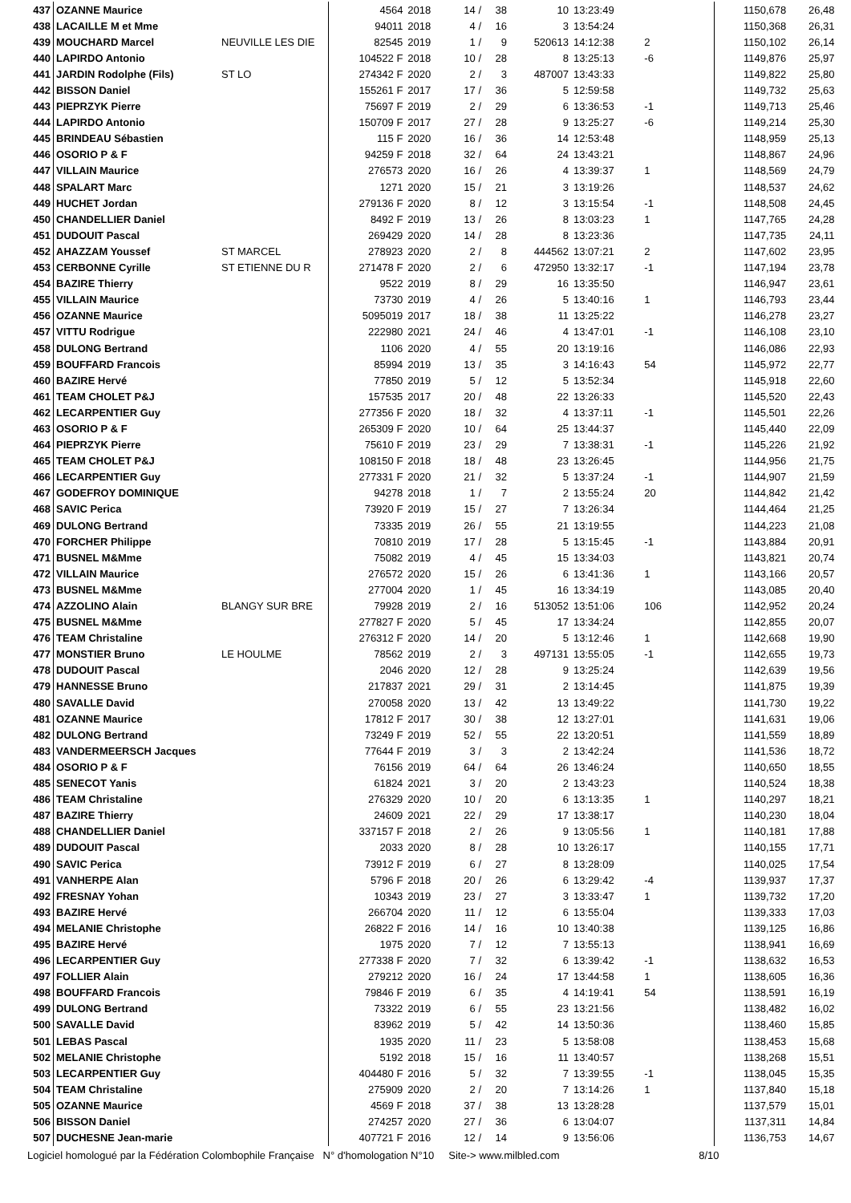| 437 | OZANNE Maurice | | 4564 | 2018 | 14 / | 38 | 10 | 13:23:49 | | | 1150,678 | 26,48 |
| 438 | LACAILLE M et Mme | | 94011 | 2018 | 4 / | 16 | 3 | 13:54:24 | | | 1150,368 | 26,31 |
| 439 | MOUCHARD Marcel | NEUVILLE LES DIE | 82545 | 2019 | 1 / | 9 | 520613 | 14:12:38 | 2 | | 1150,102 | 26,14 |
| 440 | LAPIRDO Antonio | | 104522 F | 2018 | 10 / | 28 | 8 | 13:25:13 | -6 | | 1149,876 | 25,97 |
| 441 | JARDIN Rodolphe (Fils) | ST LO | 274342 F | 2020 | 2 / | 3 | 487007 | 13:43:33 | | | 1149,822 | 25,80 |
| 442 | BISSON Daniel | | 155261 F | 2017 | 17 / | 36 | 5 | 12:59:58 | | | 1149,732 | 25,63 |
| 443 | PIEPRZYK Pierre | | 75697 F | 2019 | 2 / | 29 | 6 | 13:36:53 | -1 | | 1149,713 | 25,46 |
| 444 | LAPIRDO Antonio | | 150709 F | 2017 | 27 / | 28 | 9 | 13:25:27 | -6 | | 1149,214 | 25,30 |
| 445 | BRINDEAU Sébastien | | 115 F | 2020 | 16 / | 36 | 14 | 12:53:48 | | | 1148,959 | 25,13 |
| 446 | OSORIO P & F | | 94259 F | 2018 | 32 / | 64 | 24 | 13:43:21 | | | 1148,867 | 24,96 |
| 447 | VILLAIN Maurice | | 276573 | 2020 | 16 / | 26 | 4 | 13:39:37 | 1 | | 1148,569 | 24,79 |
| 448 | SPALART Marc | | 1271 | 2020 | 15 / | 21 | 3 | 13:19:26 | | | 1148,537 | 24,62 |
| 449 | HUCHET Jordan | | 279136 F | 2020 | 8 / | 12 | 3 | 13:15:54 | -1 | | 1148,508 | 24,45 |
| 450 | CHANDELLIER Daniel | | 8492 F | 2019 | 13 / | 26 | 8 | 13:03:23 | 1 | | 1147,765 | 24,28 |
| 451 | DUDOUIT Pascal | | 269429 | 2020 | 14 / | 28 | 8 | 13:23:36 | | | 1147,735 | 24,11 |
| 452 | AHAZZAM Youssef | ST MARCEL | 278923 | 2020 | 2 / | 8 | 444562 | 13:07:21 | 2 | | 1147,602 | 23,95 |
| 453 | CERBONNE Cyrille | ST ETIENNE DU R | 271478 F | 2020 | 2 / | 6 | 472950 | 13:32:17 | -1 | | 1147,194 | 23,78 |
| 454 | BAZIRE Thierry | | 9522 | 2019 | 8 / | 29 | 16 | 13:35:50 | | | 1146,947 | 23,61 |
| 455 | VILLAIN Maurice | | 73730 | 2019 | 4 / | 26 | 5 | 13:40:16 | 1 | | 1146,793 | 23,44 |
| 456 | OZANNE Maurice | | 5095019 | 2017 | 18 / | 38 | 11 | 13:25:22 | | | 1146,278 | 23,27 |
| 457 | VITTU Rodrigue | | 222980 | 2021 | 24 / | 46 | 4 | 13:47:01 | -1 | | 1146,108 | 23,10 |
| 458 | DULONG Bertrand | | 1106 | 2020 | 4 / | 55 | 20 | 13:19:16 | | | 1146,086 | 22,93 |
| 459 | BOUFFARD Francois | | 85994 | 2019 | 13 / | 35 | 3 | 14:16:43 | 54 | | 1145,972 | 22,77 |
| 460 | BAZIRE Hervé | | 77850 | 2019 | 5 / | 12 | 5 | 13:52:34 | | | 1145,918 | 22,60 |
| 461 | TEAM CHOLET P&J | | 157535 | 2017 | 20 / | 48 | 22 | 13:26:33 | | | 1145,520 | 22,43 |
| 462 | LECARPENTIER Guy | | 277356 F | 2020 | 18 / | 32 | 4 | 13:37:11 | -1 | | 1145,501 | 22,26 |
| 463 | OSORIO P & F | | 265309 F | 2020 | 10 / | 64 | 25 | 13:44:37 | | | 1145,440 | 22,09 |
| 464 | PIEPRZYK Pierre | | 75610 F | 2019 | 23 / | 29 | 7 | 13:38:31 | -1 | | 1145,226 | 21,92 |
| 465 | TEAM CHOLET P&J | | 108150 F | 2018 | 18 / | 48 | 23 | 13:26:45 | | | 1144,956 | 21,75 |
| 466 | LECARPENTIER Guy | | 277331 F | 2020 | 21 / | 32 | 5 | 13:37:24 | -1 | | 1144,907 | 21,59 |
| 467 | GODEFROY DOMINIQUE | | 94278 | 2018 | 1 / | 7 | 2 | 13:55:24 | 20 | | 1144,842 | 21,42 |
| 468 | SAVIC Perica | | 73920 F | 2019 | 15 / | 27 | 7 | 13:26:34 | | | 1144,464 | 21,25 |
| 469 | DULONG Bertrand | | 73335 | 2019 | 26 / | 55 | 21 | 13:19:55 | | | 1144,223 | 21,08 |
| 470 | FORCHER Philippe | | 70810 | 2019 | 17 / | 28 | 5 | 13:15:45 | -1 | | 1143,884 | 20,91 |
| 471 | BUSNEL M&Mme | | 75082 | 2019 | 4 / | 45 | 15 | 13:34:03 | | | 1143,821 | 20,74 |
| 472 | VILLAIN Maurice | | 276572 | 2020 | 15 / | 26 | 6 | 13:41:36 | 1 | | 1143,166 | 20,57 |
| 473 | BUSNEL M&Mme | | 277004 | 2020 | 1 / | 45 | 16 | 13:34:19 | | | 1143,085 | 20,40 |
| 474 | AZZOLINO Alain | BLANGY SUR BRE | 79928 | 2019 | 2 / | 16 | 513052 | 13:51:06 | 106 | | 1142,952 | 20,24 |
| 475 | BUSNEL M&Mme | | 277827 F | 2020 | 5 / | 45 | 17 | 13:34:24 | | | 1142,855 | 20,07 |
| 476 | TEAM Christaline | | 276312 F | 2020 | 14 / | 20 | 5 | 13:12:46 | 1 | | 1142,668 | 19,90 |
| 477 | MONSTIER Bruno | LE HOULME | 78562 | 2019 | 2 / | 3 | 497131 | 13:55:05 | -1 | | 1142,655 | 19,73 |
| 478 | DUDOUIT Pascal | | 2046 | 2020 | 12 / | 28 | 9 | 13:25:24 | | | 1142,639 | 19,56 |
| 479 | HANNESSE Bruno | | 217837 | 2021 | 29 / | 31 | 2 | 13:14:45 | | | 1141,875 | 19,39 |
| 480 | SAVALLE David | | 270058 | 2020 | 13 / | 42 | 13 | 13:49:22 | | | 1141,730 | 19,22 |
| 481 | OZANNE Maurice | | 17812 F | 2017 | 30 / | 38 | 12 | 13:27:01 | | | 1141,631 | 19,06 |
| 482 | DULONG Bertrand | | 73249 F | 2019 | 52 / | 55 | 22 | 13:20:51 | | | 1141,559 | 18,89 |
| 483 | VANDERMEERSCH Jacques | | 77644 F | 2019 | 3 / | 3 | 2 | 13:42:24 | | | 1141,536 | 18,72 |
| 484 | OSORIO P & F | | 76156 | 2019 | 64 / | 64 | 26 | 13:46:24 | | | 1140,650 | 18,55 |
| 485 | SENECOT Yanis | | 61824 | 2021 | 3 / | 20 | 2 | 13:43:23 | | | 1140,524 | 18,38 |
| 486 | TEAM Christaline | | 276329 | 2020 | 10 / | 20 | 6 | 13:13:35 | 1 | | 1140,297 | 18,21 |
| 487 | BAZIRE Thierry | | 24609 | 2021 | 22 / | 29 | 17 | 13:38:17 | | | 1140,230 | 18,04 |
| 488 | CHANDELLIER Daniel | | 337157 F | 2018 | 2 / | 26 | 9 | 13:05:56 | 1 | | 1140,181 | 17,88 |
| 489 | DUDOUIT Pascal | | 2033 | 2020 | 8 / | 28 | 10 | 13:26:17 | | | 1140,155 | 17,71 |
| 490 | SAVIC Perica | | 73912 F | 2019 | 6 / | 27 | 8 | 13:28:09 | | | 1140,025 | 17,54 |
| 491 | VANHERPE Alan | | 5796 F | 2018 | 20 / | 26 | 6 | 13:29:42 | -4 | | 1139,937 | 17,37 |
| 492 | FRESNAY Yohan | | 10343 | 2019 | 23 / | 27 | 3 | 13:33:47 | 1 | | 1139,732 | 17,20 |
| 493 | BAZIRE Hervé | | 266704 | 2020 | 11 / | 12 | 6 | 13:55:04 | | | 1139,333 | 17,03 |
| 494 | MELANIE Christophe | | 26822 F | 2016 | 14 / | 16 | 10 | 13:40:38 | | | 1139,125 | 16,86 |
| 495 | BAZIRE Hervé | | 1975 | 2020 | 7 / | 12 | 7 | 13:55:13 | | | 1138,941 | 16,69 |
| 496 | LECARPENTIER Guy | | 277338 F | 2020 | 7 / | 32 | 6 | 13:39:42 | -1 | | 1138,632 | 16,53 |
| 497 | FOLLIER Alain | | 279212 | 2020 | 16 / | 24 | 17 | 13:44:58 | 1 | | 1138,605 | 16,36 |
| 498 | BOUFFARD Francois | | 79846 F | 2019 | 6 / | 35 | 4 | 14:19:41 | 54 | | 1138,591 | 16,19 |
| 499 | DULONG Bertrand | | 73322 | 2019 | 6 / | 55 | 23 | 13:21:56 | | | 1138,482 | 16,02 |
| 500 | SAVALLE David | | 83962 | 2019 | 5 / | 42 | 14 | 13:50:36 | | | 1138,460 | 15,85 |
| 501 | LEBAS Pascal | | 1935 | 2020 | 11 / | 23 | 5 | 13:58:08 | | | 1138,453 | 15,68 |
| 502 | MELANIE Christophe | | 5192 | 2018 | 15 / | 16 | 11 | 13:40:57 | | | 1138,268 | 15,51 |
| 503 | LECARPENTIER Guy | | 404480 F | 2016 | 5 / | 32 | 7 | 13:39:55 | -1 | | 1138,045 | 15,35 |
| 504 | TEAM Christaline | | 275909 | 2020 | 2 / | 20 | 7 | 13:14:26 | 1 | | 1137,840 | 15,18 |
| 505 | OZANNE Maurice | | 4569 F | 2018 | 37 / | 38 | 13 | 13:28:28 | | | 1137,579 | 15,01 |
| 506 | BISSON Daniel | | 274257 | 2020 | 27 / | 36 | 6 | 13:04:07 | | | 1137,311 | 14,84 |
| 507 | DUCHESNE Jean-marie | | 407721 F | 2016 | 12 / | 14 | 9 | 13:56:06 | | | 1136,753 | 14,67 |
Logiciel homologué par la Fédération Colombophile Française N° d'homologation N°10 Site-> www.milbled.com 8/10